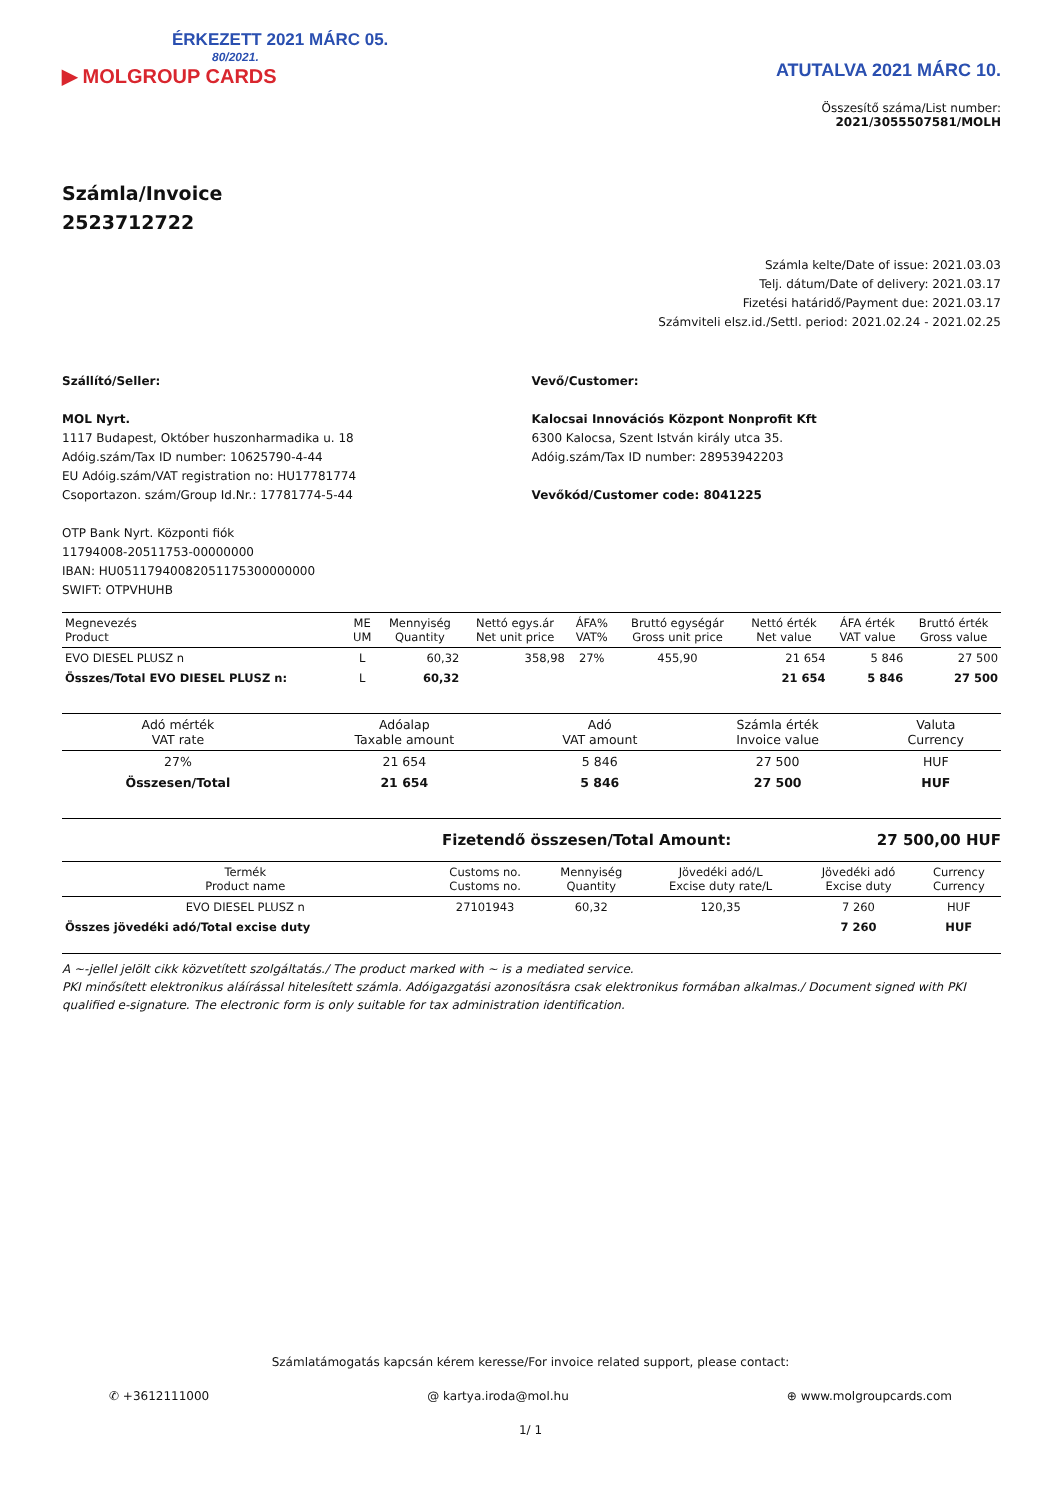ÉRKEZETT 2021 MÁRC 05.
80/2021.
▶ MOLGROUP CARDS
ATUTALVA 2021 MÁRC 10.
Összesítő száma/List number:
2021/3055507581/MOLH
Számla/Invoice
2523712722
Számla kelte/Date of issue: 2021.03.03
Telj. dátum/Date of delivery: 2021.03.17
Fizetési határidő/Payment due: 2021.03.17
Számviteli elsz.id./Settl. period: 2021.02.24 - 2021.02.25
Szállító/Seller:
MOL Nyrt.
1117 Budapest, Október huszonharmadika u. 18
Adóig.szám/Tax ID number: 10625790-4-44
EU Adóig.szám/VAT registration no: HU17781774
Csoportazon. szám/Group Id.Nr.: 17781774-5-44
OTP Bank Nyrt. Központi fiók
11794008-20511753-00000000
IBAN: HU05117940082051175300000000
SWIFT: OTPVHUHB
Vevő/Customer:
Kalocsai Innovációs Központ Nonprofit Kft
6300 Kalocsa, Szent István király utca 35.
Adóig.szám/Tax ID number: 28953942203
Vevőkód/Customer code: 8041225
| Megnevezés Product | ME UM | Mennyiség Quantity | Nettó egys.ár Net unit price | ÁFA% VAT% | Bruttó egységár Gross unit price | Nettó érték Net value | ÁFA érték VAT value | Bruttó érték Gross value |
| --- | --- | --- | --- | --- | --- | --- | --- | --- |
| EVO DIESEL PLUSZ n | L | 60,32 | 358,98 | 27% | 455,90 | 21 654 | 5 846 | 27 500 |
| Összes/Total EVO DIESEL PLUSZ n: | L | 60,32 | | | | 21 654 | 5 846 | 27 500 |
| Adó mérték VAT rate | Adóalap Taxable amount | Adó VAT amount | Számla érték Invoice value | Valuta Currency |
| --- | --- | --- | --- | --- |
| 27% | 21 654 | 5 846 | 27 500 | HUF |
| Összesen/Total | 21 654 | 5 846 | 27 500 | HUF |
Fizetendő összesen/Total Amount: 27 500,00 HUF
| Termék Product name | Customs no. Customs no. | Mennyiség Quantity | Jövedéki adó/L Excise duty rate/L | Jövedéki adó Excise duty | Currency Currency |
| --- | --- | --- | --- | --- | --- |
| EVO DIESEL PLUSZ n | 27101943 | 60,32 | 120,35 | 7 260 | HUF |
| Összes jövedéki adó/Total excise duty | | | | 7 260 | HUF |
A ~-jellel jelölt cikk közvetített szolgáltatás./ The product marked with ~ is a mediated service.
PKI minősített elektronikus aláírással hitelesített számla. Adóigazgatási azonosításra csak elektronikus formában alkalmas./ Document signed with PKI qualified e-signature. The electronic form is only suitable for tax administration identification.
Számlatámogatás kapcsán kérem keresse/For invoice related support, please contact:
✆ +3612111000 @ kartya.iroda@mol.hu ⊕ www.molgroupcards.com
1/ 1